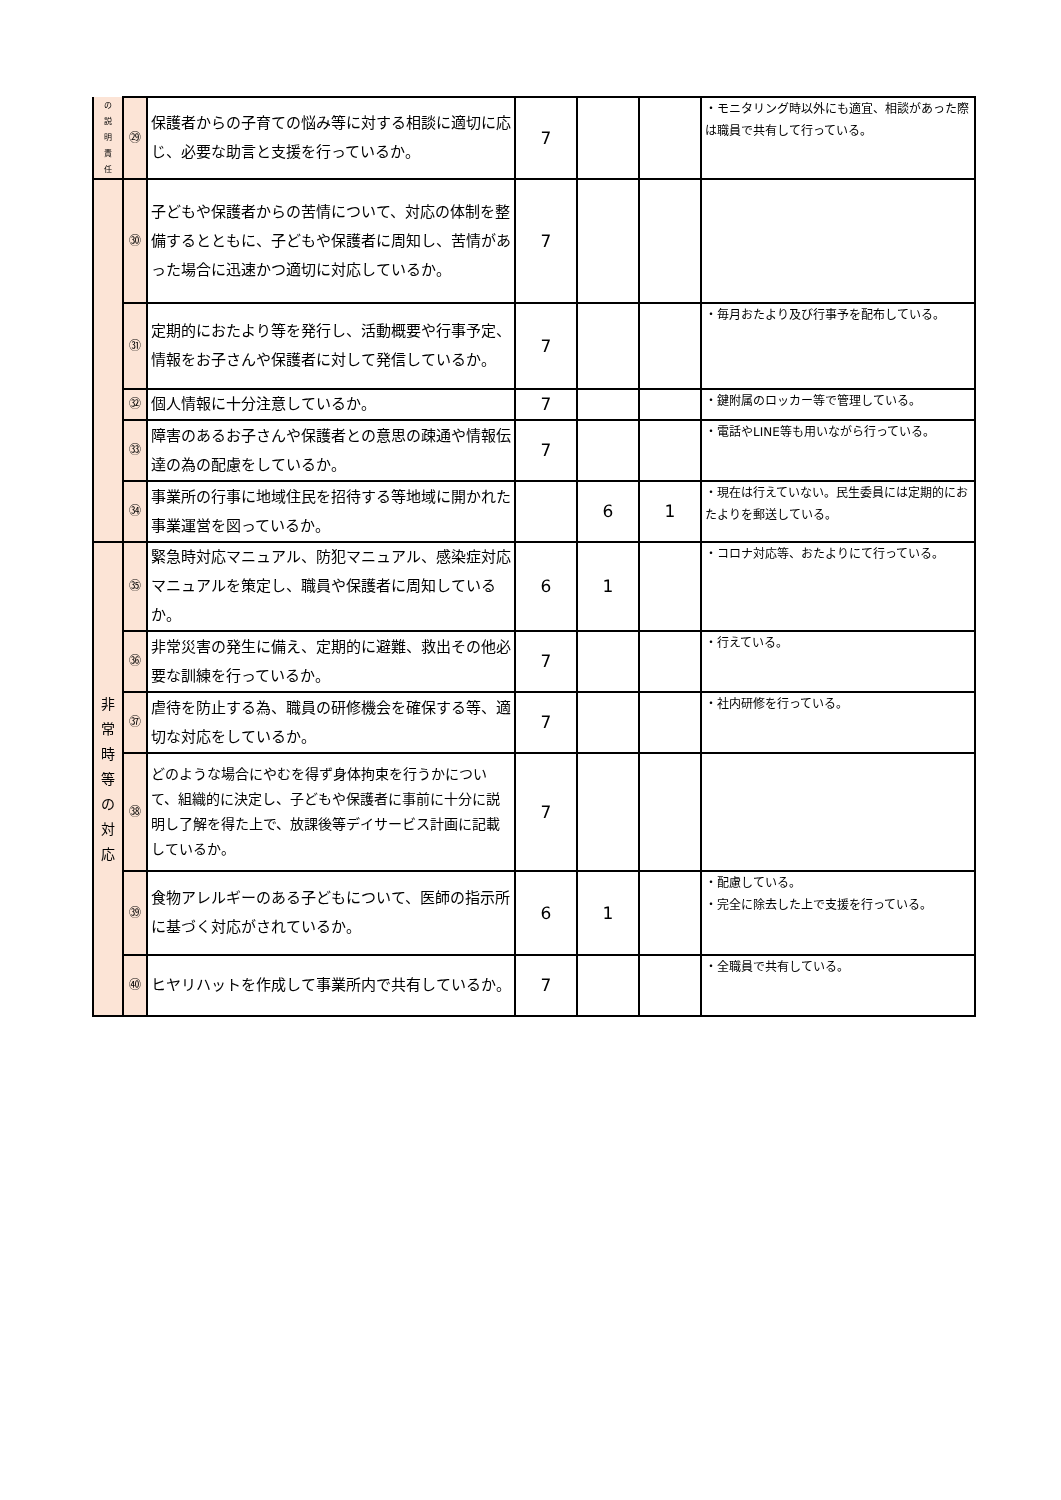| の 説 明 責 任 | ㉙ | 保護者からの子育ての悩み等に対する相談に適切に応じ、必要な助言と支援を行っているか。 | 7 | | | ・モニタリング時以外にも適宜、相談があった際は職員で共有して行っている。 |
| | ㉚ | 子どもや保護者からの苦情について、対応の体制を整備するとともに、子どもや保護者に周知し、苦情があった場合に迅速かつ適切に対応しているか。 | 7 | | | |
| | ㉛ | 定期的におたより等を発行し、活動概要や行事予定、情報をお子さんや保護者に対して発信しているか。 | 7 | | | ・毎月おたより及び行事予を配布している。 |
| | ㉜ | 個人情報に十分注意しているか。 | 7 | | | ・鍵附属のロッカー等で管理している。 |
| | ㉝ | 障害のあるお子さんや保護者との意思の疎通や情報伝達の為の配慮をしているか。 | 7 | | | ・電話やLINE等も用いながら行っている。 |
| | ㉞ | 事業所の行事に地域住民を招待する等地域に開かれた事業運営を図っているか。 | | 6 | 1 | ・現在は行えていない。民生委員には定期的におたよりを郵送している。 |
| 非 常 時 等 の 対 応 | ㉟ | 緊急時対応マニュアル、防犯マニュアル、感染症対応マニュアルを策定し、職員や保護者に周知しているか。 | 6 | 1 | | ・コロナ対応等、おたよりにて行っている。 |
| | ㊱ | 非常災害の発生に備え、定期的に避難、救出その他必要な訓練を行っているか。 | 7 | | | ・行えている。 |
| | ㊲ | 虐待を防止する為、職員の研修機会を確保する等、適切な対応をしているか。 | 7 | | | ・社内研修を行っている。 |
| | ㊳ | どのような場合にやむを得ず身体拘束を行うかについて、組織的に決定し、子どもや保護者に事前に十分に説明し了解を得た上で、放課後等デイサービス計画に記載しているか。 | 7 | | | |
| | ㊴ | 食物アレルギーのある子どもについて、医師の指示所に基づく対応がされているか。 | 6 | 1 | | ・配慮している。 ・完全に除去した上で支援を行っている。 |
| | ㊵ | ヒヤリハットを作成して事業所内で共有しているか。 | 7 | | | ・全職員で共有している。 |